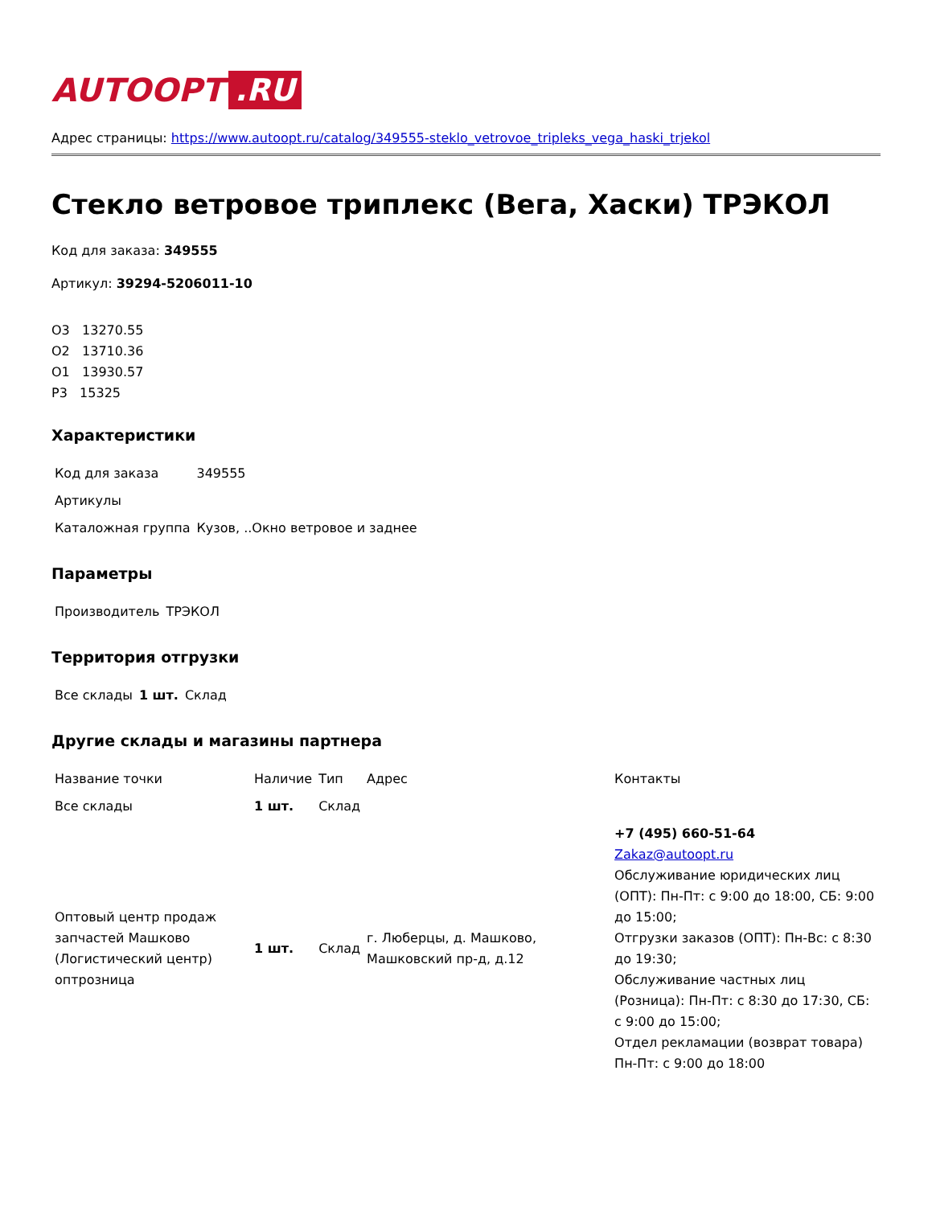AUTOOPT.RU
Адрес страницы: https://www.autoopt.ru/catalog/349555-steklo_vetrovoe_tripleks_vega_haski_trjekol
Стекло ветровое триплекс (Вега, Хаски) ТРЭКОЛ
Код для заказа: 349555
Артикул: 39294-5206011-10
О3 13270.55
О2 13710.36
О1 13930.57
Р3 15325
Характеристики
| Код для заказа | 349555 |
| Артикулы | |
| Каталожная группа | Кузов, ..Окно ветровое и заднее |
Параметры
| Производитель | ТРЭКОЛ |
Территория отгрузки
| Все склады | 1 шт. | Склад |
Другие склады и магазины партнера
| Название точки | Наличие | Тип | Адрес | Контакты |
| Все склады | 1 шт. | Склад | | |
| Оптовый центр продаж запчастей Машково (Логистический центр) оптрозница | 1 шт. | Склад | г. Люберцы, д. Машково, Машковский пр-д, д.12 | +7 (495) 660-51-64 Zakaz@autoopt.ru Обслуживание юридических лиц (ОПТ): Пн-Пт: с 9:00 до 18:00, СБ: 9:00 до 15:00; Отгрузки заказов (ОПТ): Пн-Вс: с 8:30 до 19:30; Обслуживание частных лиц (Розница): Пн-Пт: с 8:30 до 17:30, СБ: с 9:00 до 15:00; Отдел рекламации (возврат товара) Пн-Пт: с 9:00 до 18:00 |